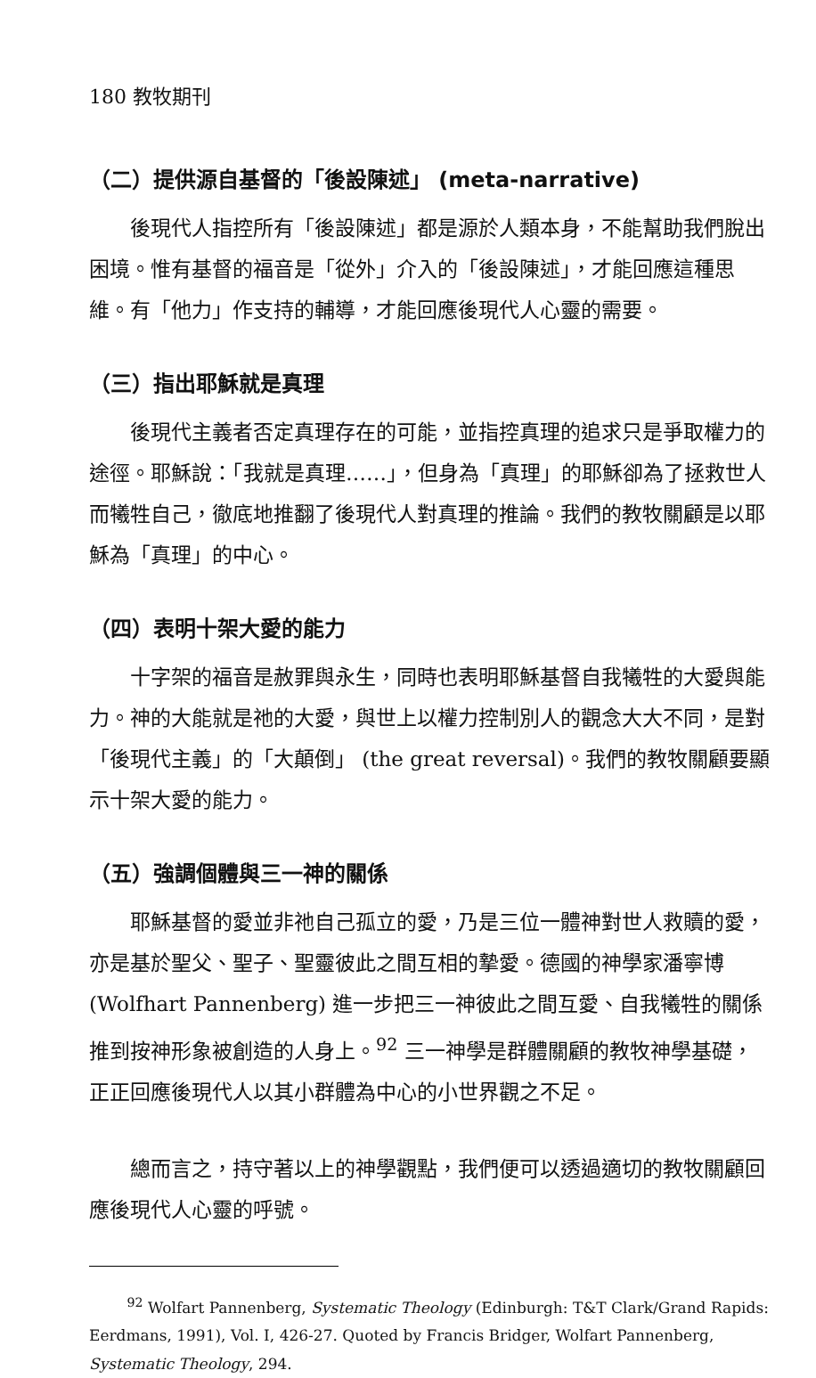180 教牧期刊
（二）提供源自基督的「後設陳述」 (meta-narrative)
後現代人指控所有「後設陳述」都是源於人類本身，不能幫助我們脫出困境。惟有基督的福音是「從外」介入的「後設陳述」，才能回應這種思維。有「他力」作支持的輔導，才能回應後現代人心靈的需要。
（三）指出耶穌就是真理
後現代主義者否定真理存在的可能，並指控真理的追求只是爭取權力的途徑。耶穌說：「我就是真理……」，但身為「真理」的耶穌卻為了拯救世人而犧牲自己，徹底地推翻了後現代人對真理的推論。我們的教牧關顧是以耶穌為「真理」的中心。
（四）表明十架大愛的能力
十字架的福音是赦罪與永生，同時也表明耶穌基督自我犧牲的大愛與能力。神的大能就是祂的大愛，與世上以權力控制別人的觀念大大不同，是對「後現代主義」的「大顛倒」 (the great reversal)。我們的教牧關顧要顯示十架大愛的能力。
（五）強調個體與三一神的關係
耶穌基督的愛並非祂自己孤立的愛，乃是三位一體神對世人救贖的愛，亦是基於聖父、聖子、聖靈彼此之間互相的摯愛。德國的神學家潘寧博 (Wolfhart Pannenberg) 進一步把三一神彼此之間互愛、自我犧牲的關係推到按神形象被創造的人身上。<sup>92</sup> 三一神學是群體關顧的教牧神學基礎，正正回應後現代人以其小群體為中心的小世界觀之不足。
總而言之，持守著以上的神學觀點，我們便可以透過適切的教牧關顧回應後現代人心靈的呼號。
<sup>92</sup> Wolfart Pannenberg, Systematic Theology (Edinburgh: T&T Clark/Grand Rapids: Eerdmans, 1991), Vol. I, 426-27. Quoted by Francis Bridger, Wolfart Pannenberg, Systematic Theology, 294.